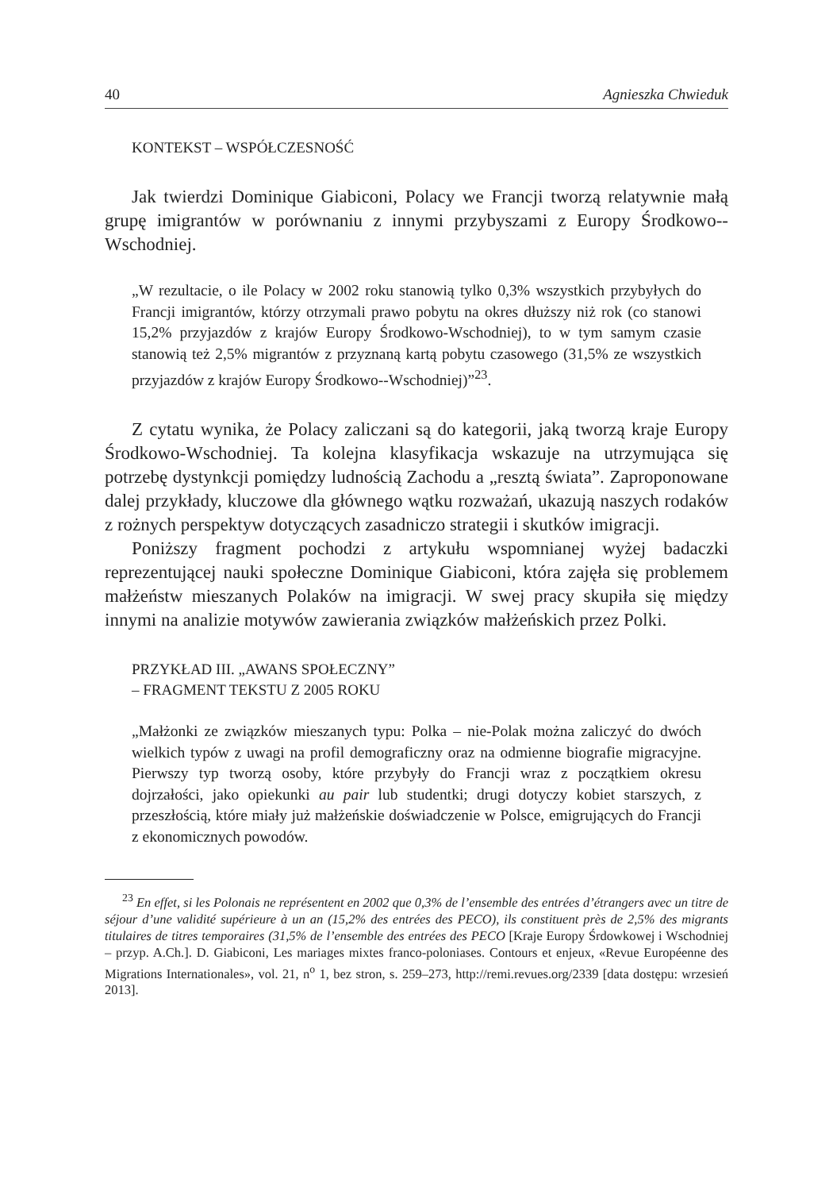40 Agnieszka Chwieduk
KONTEKST – WSPÓŁCZESNOŚĆ
Jak twierdzi Dominique Giabiconi, Polacy we Francji tworzą relatywnie małą grupę imigrantów w porównaniu z innymi przybyszami z Europy Środkowo--Wschodniej.
„W rezultacie, o ile Polacy w 2002 roku stanowią tylko 0,3% wszystkich przybyłych do Francji imigrantów, którzy otrzymali prawo pobytu na okres dłuższy niż rok (co stanowi 15,2% przyjazdów z krajów Europy Środkowo-Wschodniej), to w tym samym czasie stanowią też 2,5% migrantów z przyznaną kartą pobytu czasowego (31,5% ze wszystkich przyjazdów z krajów Europy Środkowo--Wschodniej)”<sup>23</sup>.
Z cytatu wynika, że Polacy zaliczani są do kategorii, jaką tworzą kraje Europy Środkowo-Wschodniej. Ta kolejna klasyfikacja wskazuje na utrzymująca się potrzebę dystynkcji pomiędzy ludnością Zachodu a „resztą świata”. Zaproponowane dalej przykłady, kluczowe dla głównego wątku rozważań, ukazują naszych rodaków z rożnych perspektyw dotyczących zasadniczo strategii i skutków imigracji.
Poniższy fragment pochodzi z artykułu wspomnianej wyżej badaczki reprezentującej nauki społeczne Dominique Giabiconi, która zajęła się problemem małżeństw mieszanych Polaków na imigracji. W swej pracy skupiła się między innymi na analizie motywów zawierania związków małżeńskich przez Polki.
PRZYKŁAD III. „AWANS SPOŁECZNY”
– FRAGMENT TEKSTU Z 2005 ROKU
„Małżonki ze związków mieszanych typu: Polka – nie-Polak można zaliczyć do dwóch wielkich typów z uwagi na profil demograficzny oraz na odmienne biografie migracyjne. Pierwszy typ tworzą osoby, które przybyły do Francji wraz z początkiem okresu dojrzałości, jako opiekunki au pair lub studentki; drugi dotyczy kobiet starszych, z przeszłością, które miały już małżeńskie doświadczenie w Polsce, emigrujących do Francji z ekonomicznych powodów.
<sup>23</sup> En effet, si les Polonais ne représentent en 2002 que 0,3% de l’ensemble des entrées d’étrangers avec un titre de séjour d’une validité supérieure à un an (15,2% des entrées des PECO), ils constituent près de 2,5% des migrants titulaires de titres temporaires (31,5% de l’ensemble des entrées des PECO [Kraje Europy Śrdowkowej i Wschodniej – przyp. A.Ch.]. D. Giabiconi, Les mariages mixtes franco-poloniases. Contours et enjeux, «Revue Européenne des Migrations Internationales», vol. 21, n<sup>o</sup> 1, bez stron, s. 259–273, http://remi.revues.org/2339 [data dostępu: wrzesień 2013].